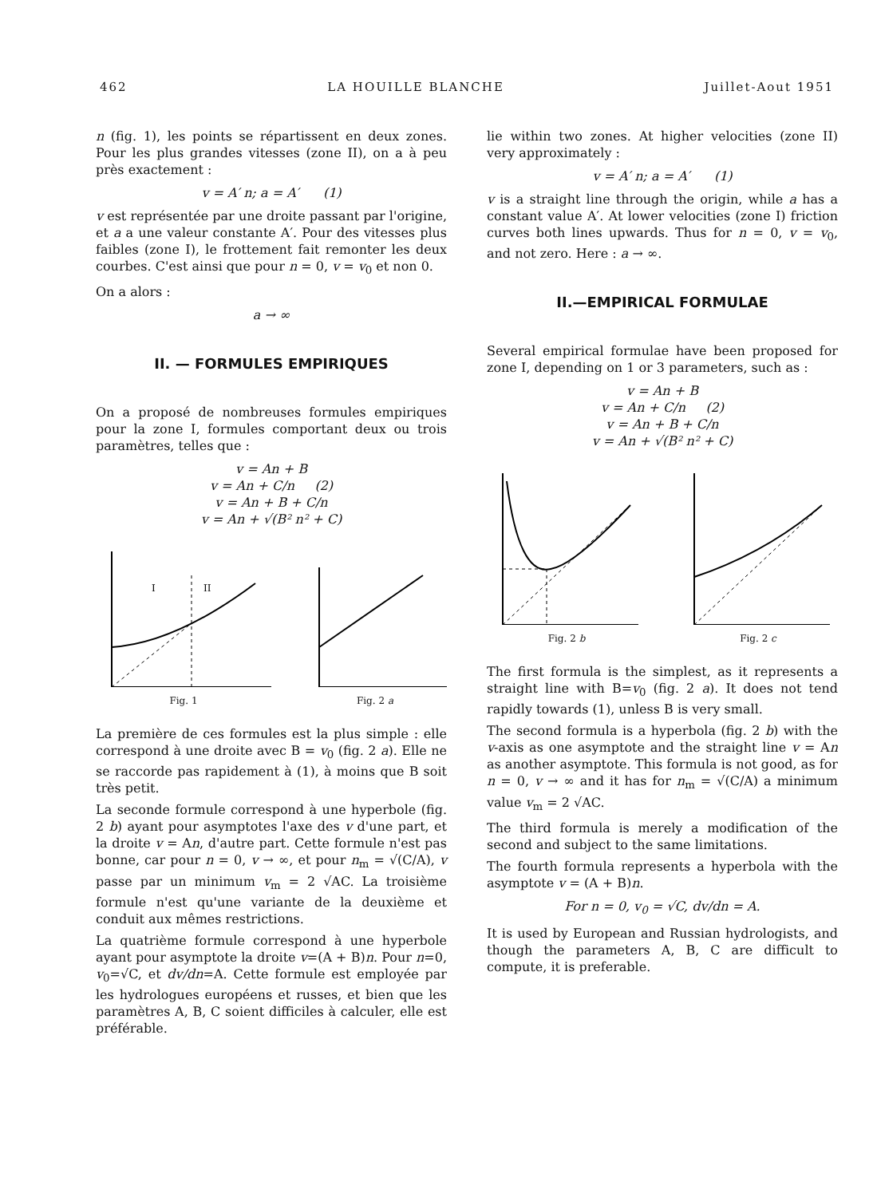462 LA HOUILLE BLANCHE Juillet-Aout 1951
n (fig. 1), les points se répartissent en deux zones. Pour les plus grandes vitesses (zone II), on a à peu près exactement :
v = A′ n; a = A′ (1)
v est représentée par une droite passant par l'origine, et a a une valeur constante A′. Pour des vitesses plus faibles (zone I), le frottement fait remonter les deux courbes. C'est ainsi que pour n = 0, v = v<sub>0</sub> et non 0.
On a alors :
a → ∞
II. — FORMULES EMPIRIQUES
On a proposé de nombreuses formules empiriques pour la zone I, formules comportant deux ou trois paramètres, telles que :
v = An + B
v = An + C/n (2)
v = An + B + C/n
v = An + √(B² n² + C)
I
II
Fig. 1
Fig. 2 a
La première de ces formules est la plus simple : elle correspond à une droite avec B = v<sub>0</sub> (fig. 2 a). Elle ne se raccorde pas rapidement à (1), à moins que B soit très petit.
La seconde formule correspond à une hyperbole (fig. 2 b) ayant pour asymptotes l'axe des v d'une part, et la droite v = An, d'autre part. Cette formule n'est pas bonne, car pour n = 0, v → ∞, et pour n<sub>m</sub> = √(C/A), v passe par un minimum v<sub>m</sub> = 2 √AC. La troisième formule n'est qu'une variante de la deuxième et conduit aux mêmes restrictions.
La quatrième formule correspond à une hyperbole ayant pour asymptote la droite v=(A + B)n. Pour n=0, v<sub>0</sub>=√C, et dv/dn=A. Cette formule est employée par les hydrologues européens et russes, et bien que les paramètres A, B, C soient difficiles à calculer, elle est préférable.
lie within two zones. At higher velocities (zone II) very approximately :
v = A′ n; a = A′ (1)
v is a straight line through the origin, while a has a constant value A′. At lower velocities (zone I) friction curves both lines upwards. Thus for n = 0, v = v<sub>0</sub>, and not zero. Here : a → ∞.
II.—EMPIRICAL FORMULAE
Several empirical formulae have been proposed for zone I, depending on 1 or 3 parameters, such as :
v = An + B
v = An + C/n (2)
v = An + B + C/n
v = An + √(B² n² + C)
Fig. 2 b Fig. 2 c
The first formula is the simplest, as it represents a straight line with B=v<sub>0</sub> (fig. 2 a). It does not tend rapidly towards (1), unless B is very small.
The second formula is a hyperbola (fig. 2 b) with the v-axis as one asymptote and the straight line v = An as another asymptote. This formula is not good, as for n = 0, v → ∞ and it has for n<sub>m</sub> = √(C/A) a minimum value v<sub>m</sub> = 2 √AC.
The third formula is merely a modification of the second and subject to the same limitations.
The fourth formula represents a hyperbola with the asymptote v = (A + B)n.
For n = 0, v<sub>0</sub> = √C, dv/dn = A.
It is used by European and Russian hydrologists, and though the parameters A, B, C are difficult to compute, it is preferable.